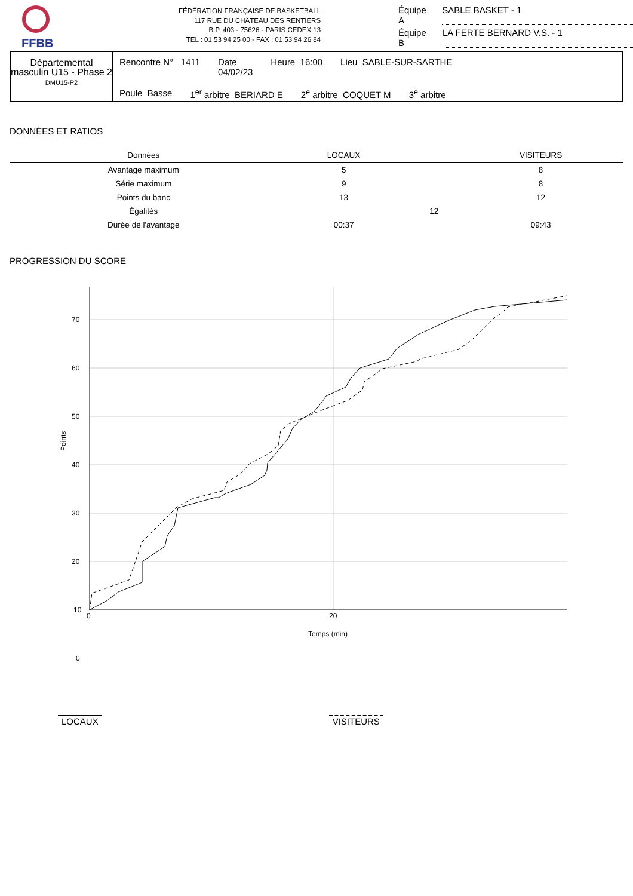FFBB
FÉDÉRATION FRANÇAISE DE BASKETBALL
117 RUE DU CHÂTEAU DES RENTIERS
B.P. 403 - 75626 - PARIS CEDEX 13
TEL : 01 53 94 25 00 - FAX : 01 53 94 26 84
Équipe A SABLE BASKET - 1
Équipe B LA FERTE BERNARD V.S. - 1
Départemental masculin U15 - Phase 2
DMU15-P2
Rencontre N° 1411 Date
04/02/23 Heure 16:00 Lieu SABLE-SUR-SARTHE
Poule Basse 1<sup>er</sup> arbitre BERIARD E 2<sup>e</sup> arbitre COQUET M 3<sup>e</sup> arbitre
DONNÉES ET RATIOS
| Données | LOCAUX | | VISITEURS |
| --- | --- | --- | --- |
| Avantage maximum | 5 | | 8 |
| Série maximum | 9 | | 8 |
| Points du banc | 13 | | 12 |
| Égalités | | 12 | |
| Durée de l'avantage | 00:37 | | 09:43 |
PROGRESSION DU SCORE
70
60
50
40
30
20
10
0
0
20
Temps (min)
Points
LOCAUX VISITEURS